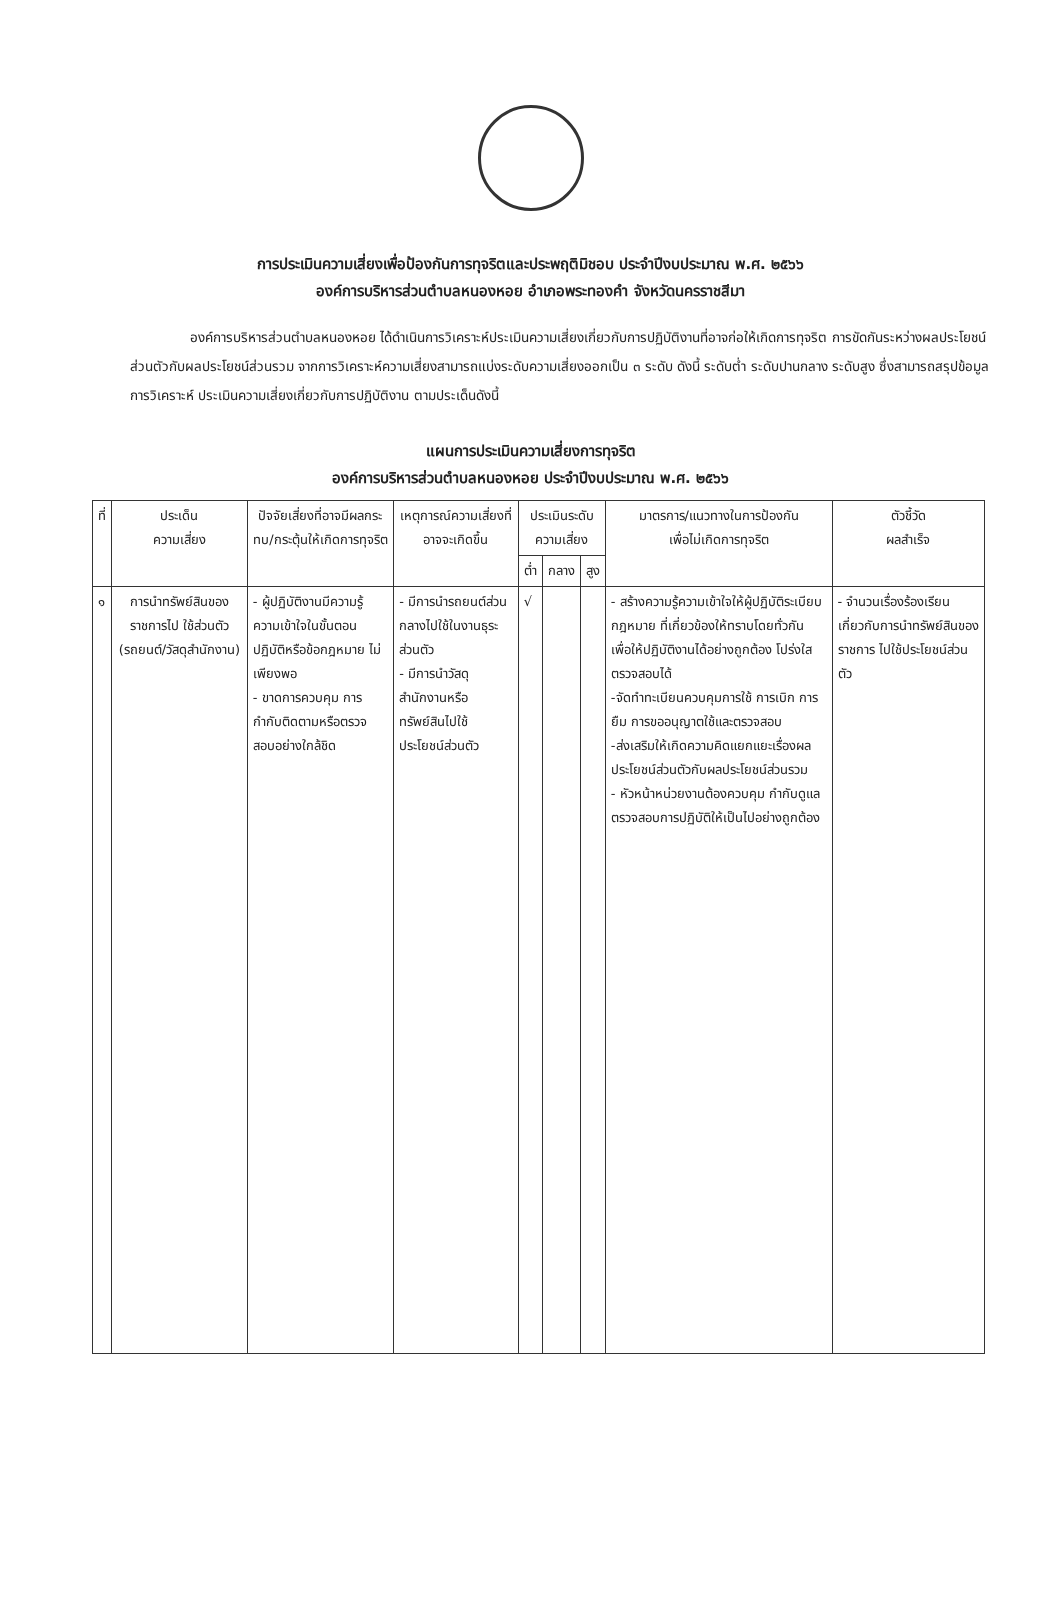การประเมินความเสี่ยงเพื่อป้องกันการทุจริตและประพฤติมิชอบ ประจำปีงบประมาณ พ.ศ. ๒๕๖๖
องค์การบริหารส่วนตำบลหนองหอย อำเภอพระทองคำ จังหวัดนครราชสีมา
องค์การบริหารส่วนตำบลหนองหอย ได้ดำเนินการวิเคราะห์ประเมินความเสี่ยงเกี่ยวกับการปฏิบัติงานที่อาจก่อให้เกิดการทุจริต การขัดกันระหว่างผลประโยชน์ส่วนตัวกับผลประโยชน์ส่วนรวม จากการวิเคราะห์ความเสี่ยงสามารถแบ่งระดับความเสี่ยงออกเป็น ๓ ระดับ ดังนี้ ระดับต่ำ ระดับปานกลาง ระดับสูง ซึ่งสามารถสรุปข้อมูลการวิเคราะห์ ประเมินความเสี่ยงเกี่ยวกับการปฏิบัติงาน ตามประเด็นดังนี้
แผนการประเมินความเสี่ยงการทุจริต
องค์การบริหารส่วนตำบลหนองหอย ประจำปีงบประมาณ พ.ศ. ๒๕๖๖
| ที่ | ประเด็น ความเสี่ยง | ปัจจัยเสี่ยงที่อาจมีผลกระทบ/กระตุ้นให้เกิดการทุจริต | เหตุการณ์ความเสี่ยงที่อาจจะเกิดขึ้น | ประเมินระดับ ความเสี่ยง | | | มาตรการ/แนวทางในการป้องกัน เพื่อไม่เกิดการทุจริต | ตัวชี้วัด ผลสำเร็จ |
| --- | --- | --- | --- | --- | --- | --- | --- | --- |
| | | | | ต่ำ | กลาง | สูง | | |
| ๑ | การนำทรัพย์สินของราชการไป ใช้ส่วนตัว (รถยนต์/วัสดุสำนักงาน) | - ผู้ปฏิบัติงานมีความรู้ความเข้าใจในขั้นตอนปฏิบัติหรือข้อกฎหมาย ไม่เพียงพอ - ขาดการควบคุม การกำกับติดตามหรือตรวจสอบอย่างใกล้ชิด | - มีการนำรถยนต์ส่วนกลางไปใช้ในงานธุระส่วนตัว - มีการนำวัสดุสำนักงานหรือทรัพย์สินไปใช้ประโยชน์ส่วนตัว | √ | | | - สร้างความรู้ความเข้าใจให้ผู้ปฏิบัติระเบียบกฎหมาย ที่เกี่ยวข้องให้ทราบโดยทั่วกัน เพื่อให้ปฏิบัติงานได้อย่างถูกต้อง โปร่งใส ตรวจสอบได้ -จัดทำทะเบียนควบคุมการใช้ การเบิก การยืม การขออนุญาตใช้และตรวจสอบ -ส่งเสริมให้เกิดความคิดแยกแยะเรื่องผลประโยชน์ส่วนตัวกับผลประโยชน์ส่วนรวม - หัวหน้าหน่วยงานต้องควบคุม กำกับดูแล ตรวจสอบการปฏิบัติให้เป็นไปอย่างถูกต้อง | - จำนวนเรื่องร้องเรียน เกี่ยวกับการนำทรัพย์สินของ ราชการ ไปใช้ประโยชน์ส่วนตัว |